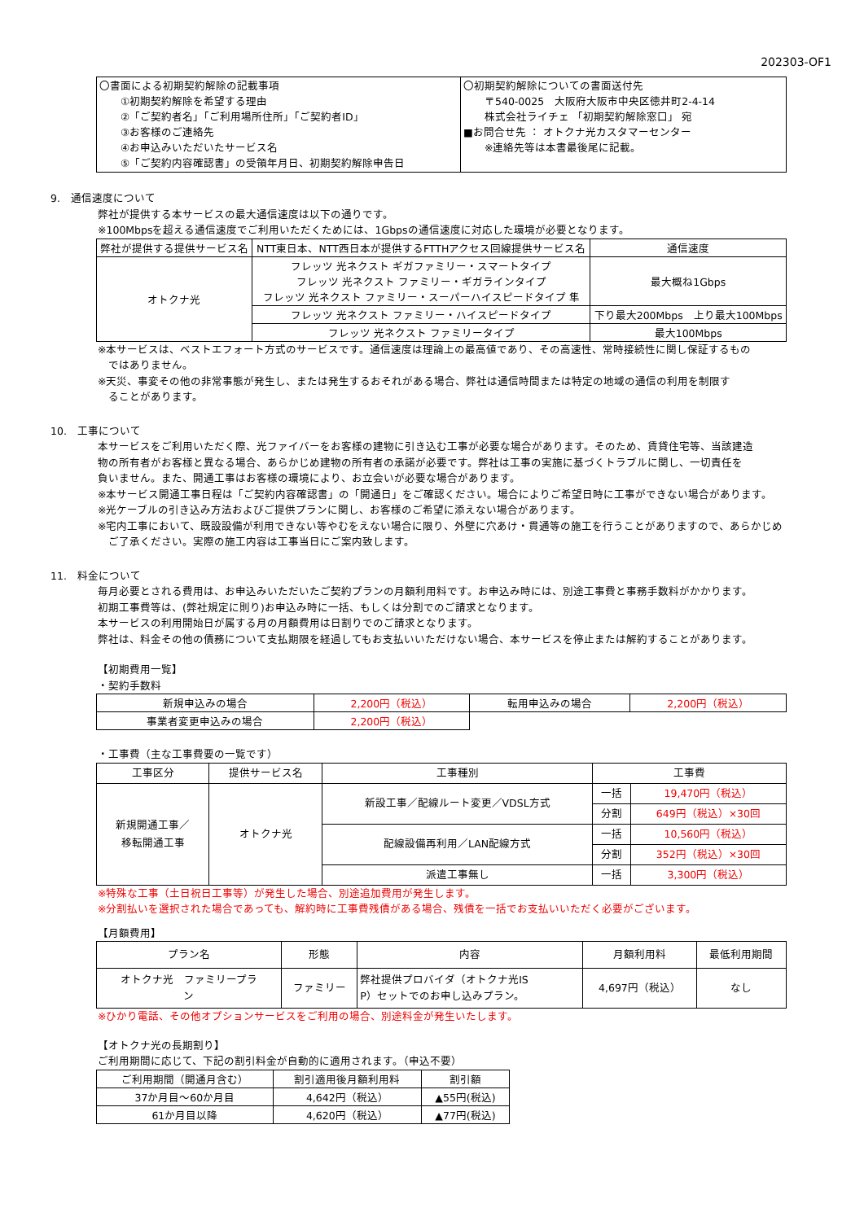202303-OF1
| 〇書面による初期契約解除の記載事項 ①初期契約解除を希望する理由 ②「ご契約者名」「ご利用場所住所」「ご契約者ID」 ③お客様のご連絡先 ④お申込みいただいたサービス名 ⑤「ご契約内容確認書」の受領年月日、初期契約解除申告日 | 〇初期契約解除についての書面送付先 〒540-0025 大阪府大阪市中央区徳井町2-4-14 株式会社ライチェ 「初期契約解除窓口」 宛 ■お問合せ先 ： オトクナ光カスタマーセンター ※連絡先等は本書最後尾に記載。 |
9.　通信速度について
弊社が提供する本サービスの最大通信速度は以下の通りです。
※100Mbpsを超える通信速度でご利用いただくためには、1Gbpsの通信速度に対応した環境が必要となります。
| 弊社が提供する提供サービス名 | NTT東日本、NTT西日本が提供するFTTHアクセス回線提供サービス名 | 通信速度 |
| --- | --- | --- |
| オトクナ光 | フレッツ 光ネクスト ギガファミリー・スマートタイプ フレッツ 光ネクスト ファミリー・ギガラインタイプ フレッツ 光ネクスト ファミリー・スーパーハイスピードタイプ 隼 | 最大概ね1Gbps |
| | フレッツ 光ネクスト ファミリー・ハイスピードタイプ | 下り最大200Mbps 上り最大100Mbps |
| | フレッツ 光ネクスト ファミリータイプ | 最大100Mbps |
※本サービスは、ベストエフォート方式のサービスです。通信速度は理論上の最高値であり、その高速性、常時接続性に関し保証するもの
　ではありません。
※天災、事変その他の非常事態が発生し、または発生するおそれがある場合、弊社は通信時間または特定の地域の通信の利用を制限す
　ることがあります。
10.　工事について
本サービスをご利用いただく際、光ファイバーをお客様の建物に引き込む工事が必要な場合があります。そのため、賃貸住宅等、当該建造
物の所有者がお客様と異なる場合、あらかじめ建物の所有者の承諾が必要です。弊社は工事の実施に基づくトラブルに関し、一切責任を
負いません。また、開通工事はお客様の環境により、お立会いが必要な場合があります。
※本サービス開通工事日程は「ご契約内容確認書」の「開通日」をご確認ください。場合によりご希望日時に工事ができない場合があります。
※光ケーブルの引き込み方法およびご提供プランに関し、お客様のご希望に添えない場合があります。
※宅内工事において、既設設備が利用できない等やむをえない場合に限り、外壁に穴あけ・貫通等の施工を行うことがありますので、あらかじめ
　ご了承ください。実際の施工内容は工事当日にご案内致します。
11.　料金について
毎月必要とされる費用は、お申込みいただいたご契約プランの月額利用料です。お申込み時には、別途工事費と事務手数料がかかります。
初期工事費等は、(弊社規定に則り)お申込み時に一括、もしくは分割でのご請求となります。
本サービスの利用開始日が属する月の月額費用は日割りでのご請求となります。
弊社は、料金その他の債務について支払期限を経過してもお支払いいただけない場合、本サービスを停止または解約することがあります。
【初期費用一覧】
・契約手数料
| 新規申込みの場合 | 2,200円（税込） | 転用申込みの場合 | 2,200円（税込） |
| 事業者変更申込みの場合 | 2,200円（税込） | | |
・工事費（主な工事費要の一覧です）
| 工事区分 | 提供サービス名 | 工事種別 | 工事費 | |
| --- | --- | --- | --- | --- |
| 新規開通工事／ 移転開通工事 | オトクナ光 | 新設工事／配線ルート変更／VDSL方式 | 一括 | 19,470円（税込） |
| | | | 分割 | 649円（税込）×30回 |
| | | 配線設備再利用／LAN配線方式 | 一括 | 10,560円（税込） |
| | | | 分割 | 352円（税込）×30回 |
| | | 派遣工事無し | 一括 | 3,300円（税込） |
※特殊な工事（土日祝日工事等）が発生した場合、別途追加費用が発生します。
※分割払いを選択された場合であっても、解約時に工事費残債がある場合、残債を一括でお支払いいただく必要がございます。
【月額費用】
| プラン名 | 形態 | 内容 | 月額利用料 | 最低利用期間 |
| --- | --- | --- | --- | --- |
| オトクナ光 ファミリープラ ン | ファミリー | 弊社提供プロバイダ（オトクナ光IS P）セットでのお申し込みプラン。 | 4,697円（税込） | なし |
※ひかり電話、その他オプションサービスをご利用の場合、別途料金が発生いたします。
【オトクナ光の長期割り】
ご利用期間に応じて、下記の割引料金が自動的に適用されます。（申込不要）
| ご利用期間（開通月含む） | 割引適用後月額利用料 | 割引額 |
| --- | --- | --- |
| 37か月目～60か月目 | 4,642円（税込） | ▲55円(税込) |
| 61か月目以降 | 4,620円（税込） | ▲77円(税込) |